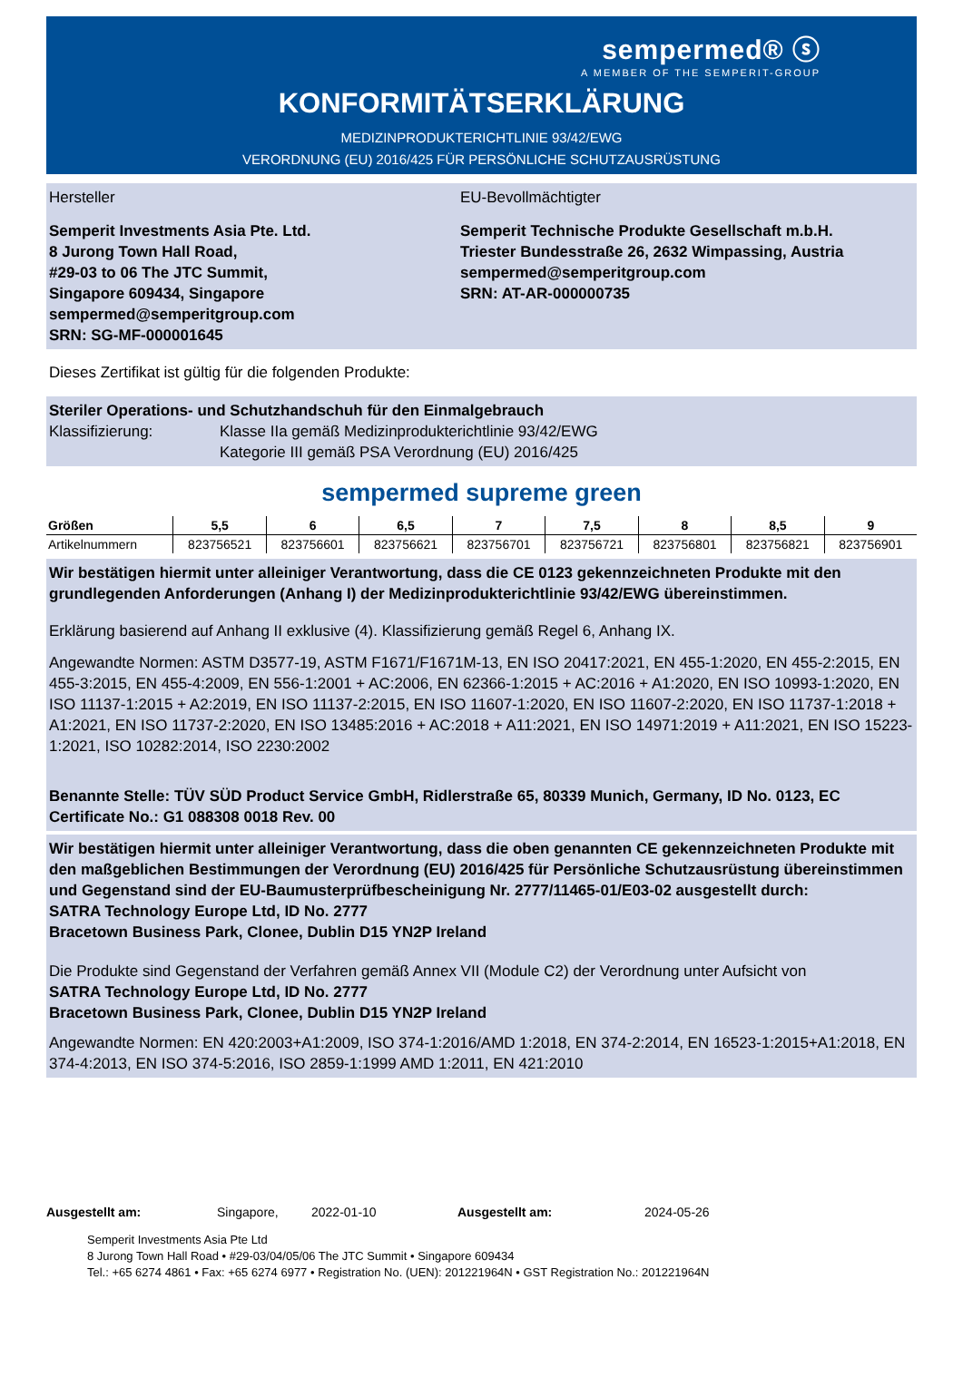sempermed® ⓢ
A MEMBER OF THE SEMPERIT-GROUP
KONFORMITÄTSERKLÄRUNG
MEDIZINPRODUKTERICHTLINIE 93/42/EWG
VERORDNUNG (EU) 2016/425 FÜR PERSÖNLICHE SCHUTZAUSRÜSTUNG
Hersteller
Semperit Investments Asia Pte. Ltd.
8 Jurong Town Hall Road,
#29-03 to 06 The JTC Summit,
Singapore 609434, Singapore
sempermed@semperitgroup.com
SRN: SG-MF-000001645
EU-Bevollmächtigter
Semperit Technische Produkte Gesellschaft m.b.H.
Triester Bundesstraße 26, 2632 Wimpassing, Austria
sempermed@semperitgroup.com
SRN: AT-AR-000000735
Dieses Zertifikat ist gültig für die folgenden Produkte:
Steriler Operations- und Schutzhandschuh für den Einmalgebrauch
Klassifizierung: Klasse IIa gemäß Medizinprodukterichtlinie 93/42/EWG
Kategorie III gemäß PSA Verordnung (EU) 2016/425
sempermed supreme green
| Größen | 5,5 | 6 | 6,5 | 7 | 7,5 | 8 | 8,5 | 9 |
| --- | --- | --- | --- | --- | --- | --- | --- | --- |
| Artikelnummern | 823756521 | 823756601 | 823756621 | 823756701 | 823756721 | 823756801 | 823756821 | 823756901 |
Wir bestätigen hiermit unter alleiniger Verantwortung, dass die CE 0123 gekennzeichneten Produkte mit den grundlegenden Anforderungen (Anhang I) der Medizinprodukterichtlinie 93/42/EWG übereinstimmen.
Erklärung basierend auf Anhang II exklusive (4). Klassifizierung gemäß Regel 6, Anhang IX.
Angewandte Normen: ASTM D3577-19, ASTM F1671/F1671M-13, EN ISO 20417:2021, EN 455-1:2020, EN 455-2:2015, EN 455-3:2015, EN 455-4:2009, EN 556-1:2001 + AC:2006, EN 62366-1:2015 + AC:2016 + A1:2020, EN ISO 10993-1:2020, EN ISO 11137-1:2015 + A2:2019, EN ISO 11137-2:2015, EN ISO 11607-1:2020, EN ISO 11607-2:2020, EN ISO 11737-1:2018 + A1:2021, EN ISO 11737-2:2020, EN ISO 13485:2016 + AC:2018 + A11:2021, EN ISO 14971:2019 + A11:2021, EN ISO 15223-1:2021, ISO 10282:2014, ISO 2230:2002
Benannte Stelle: TÜV SÜD Product Service GmbH, Ridlerstraße 65, 80339 Munich, Germany, ID No. 0123, EC Certificate No.: G1 088308 0018 Rev. 00
Wir bestätigen hiermit unter alleiniger Verantwortung, dass die oben genannten CE gekennzeichneten Produkte mit den maßgeblichen Bestimmungen der Verordnung (EU) 2016/425 für Persönliche Schutzausrüstung übereinstimmen und Gegenstand sind der EU-Baumusterprüfbescheinigung Nr. 2777/11465-01/E03-02 ausgestellt durch:
SATRA Technology Europe Ltd, ID No. 2777
Bracetown Business Park, Clonee, Dublin D15 YN2P Ireland
Die Produkte sind Gegenstand der Verfahren gemäß Annex VII (Module C2) der Verordnung unter Aufsicht von
SATRA Technology Europe Ltd, ID No. 2777
Bracetown Business Park, Clonee, Dublin D15 YN2P Ireland
Angewandte Normen: EN 420:2003+A1:2009, ISO 374-1:2016/AMD 1:2018, EN 374-2:2014, EN 16523-1:2015+A1:2018, EN 374-4:2013, EN ISO 374-5:2016, ISO 2859-1:1999 AMD 1:2011, EN 421:2010
Ausgestellt am: Singapore, 2022-01-10 Ausgestellt am: 2024-05-26
Semperit Investments Asia Pte Ltd
8 Jurong Town Hall Road • #29-03/04/05/06 The JTC Summit • Singapore 609434
Tel.: +65 6274 4861 • Fax: +65 6274 6977 • Registration No. (UEN): 201221964N • GST Registration No.: 201221964N